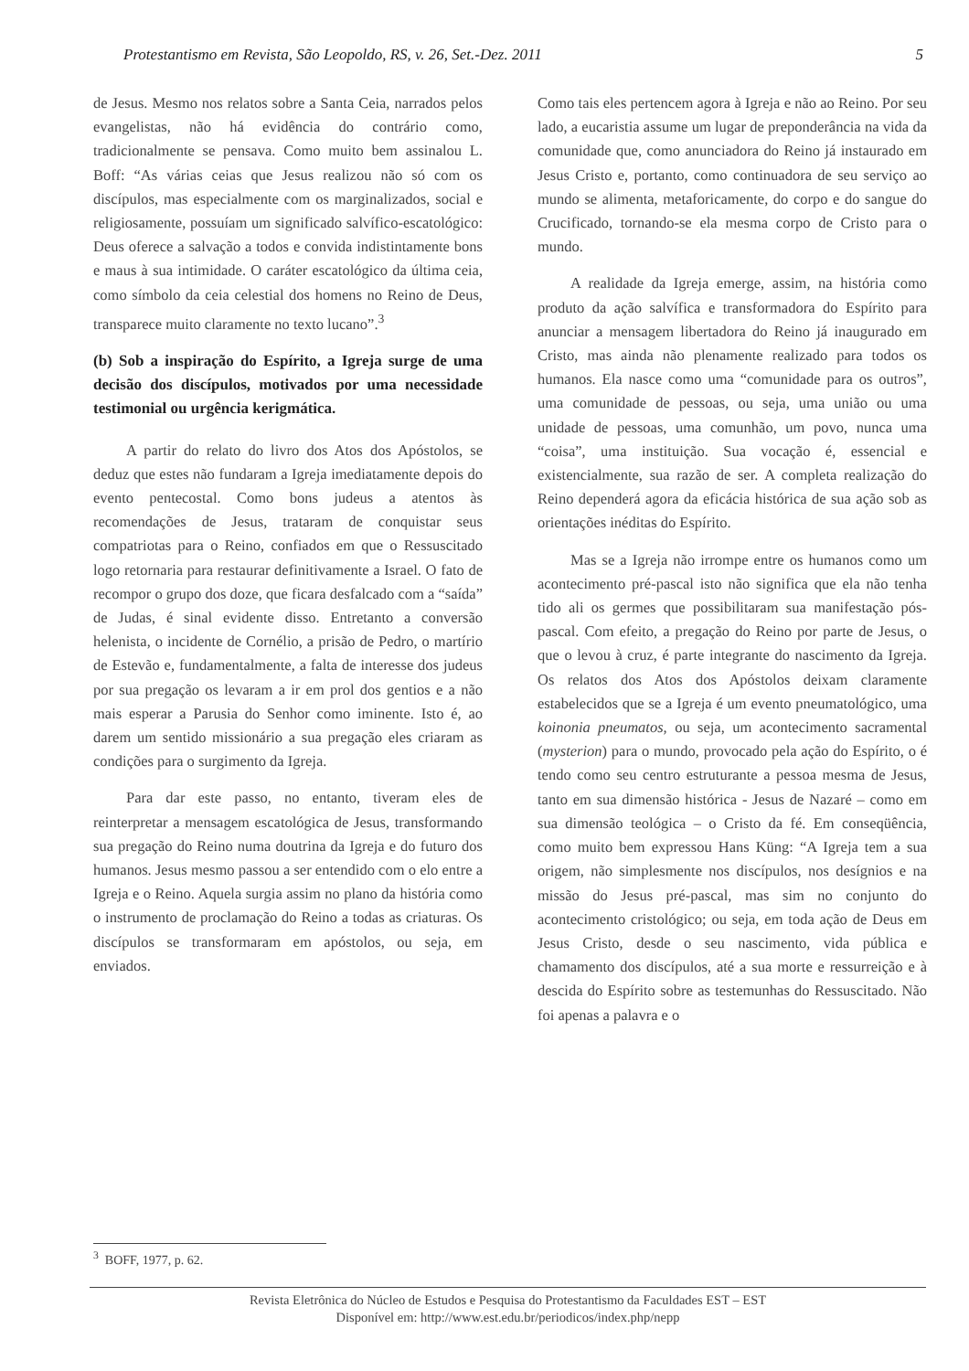Protestantismo em Revista, São Leopoldo, RS, v. 26, Set.-Dez. 2011 5
de Jesus. Mesmo nos relatos sobre a Santa Ceia, narrados pelos evangelistas, não há evidência do contrário como, tradicionalmente se pensava. Como muito bem assinalou L. Boff: “As várias ceias que Jesus realizou não só com os discípulos, mas especialmente com os marginalizados, social e religiosamente, possuíam um significado salvífico-escatológico: Deus oferece a salvação a todos e convida indistintamente bons e maus à sua intimidade. O caráter escatológico da última ceia, como símbolo da ceia celestial dos homens no Reino de Deus, transparece muito claramente no texto lucano”.<sup>3</sup>
(b) Sob a inspiração do Espírito, a Igreja surge de uma decisão dos discípulos, motivados por uma necessidade testimonial ou urgência kerigmática.
A partir do relato do livro dos Atos dos Apóstolos, se deduz que estes não fundaram a Igreja imediatamente depois do evento pentecostal. Como bons judeus a atentos às recomendações de Jesus, trataram de conquistar seus compatriotas para o Reino, confiados em que o Ressuscitado logo retornaria para restaurar definitivamente a Israel. O fato de recompor o grupo dos doze, que ficara desfalcado com a “saída” de Judas, é sinal evidente disso. Entretanto a conversão helenista, o incidente de Cornélio, a prisão de Pedro, o martírio de Estevão e, fundamentalmente, a falta de interesse dos judeus por sua pregação os levaram a ir em prol dos gentios e a não mais esperar a Parusia do Senhor como iminente. Isto é, ao darem um sentido missionário a sua pregação eles criaram as condições para o surgimento da Igreja.
Para dar este passo, no entanto, tiveram eles de reinterpretar a mensagem escatológica de Jesus, transformando sua pregação do Reino numa doutrina da Igreja e do futuro dos humanos. Jesus mesmo passou a ser entendido com o elo entre a Igreja e o Reino. Aquela surgia assim no plano da história como o instrumento de proclamação do Reino a todas as criaturas. Os discípulos se transformaram em apóstolos, ou seja, em enviados.
Como tais eles pertencem agora à Igreja e não ao Reino. Por seu lado, a eucaristia assume um lugar de preponderância na vida da comunidade que, como anunciadora do Reino já instaurado em Jesus Cristo e, portanto, como continuadora de seu serviço ao mundo se alimenta, metaforicamente, do corpo e do sangue do Crucificado, tornando-se ela mesma corpo de Cristo para o mundo.
A realidade da Igreja emerge, assim, na história como produto da ação salvífica e transformadora do Espírito para anunciar a mensagem libertadora do Reino já inaugurado em Cristo, mas ainda não plenamente realizado para todos os humanos. Ela nasce como uma “comunidade para os outros”, uma comunidade de pessoas, ou seja, uma união ou uma unidade de pessoas, uma comunhão, um povo, nunca uma “coisa”, uma instituição. Sua vocação é, essencial e existencialmente, sua razão de ser. A completa realização do Reino dependerá agora da eficácia histórica de sua ação sob as orientações inéditas do Espírito.
Mas se a Igreja não irrompe entre os humanos como um acontecimento pré-pascal isto não significa que ela não tenha tido ali os germes que possibilitaram sua manifestação pós-pascal. Com efeito, a pregação do Reino por parte de Jesus, o que o levou à cruz, é parte integrante do nascimento da Igreja. Os relatos dos Atos dos Apóstolos deixam claramente estabelecidos que se a Igreja é um evento pneumatológico, uma koinonia pneumatos, ou seja, um acontecimento sacramental (mysterion) para o mundo, provocado pela ação do Espírito, o é tendo como seu centro estruturante a pessoa mesma de Jesus, tanto em sua dimensão histórica - Jesus de Nazaré – como em sua dimensão teológica – o Cristo da fé. Em conseqüência, como muito bem expressou Hans Küng: “A Igreja tem a sua origem, não simplesmente nos discípulos, nos desígnios e na missão do Jesus pré-pascal, mas sim no conjunto do acontecimento cristológico; ou seja, em toda ação de Deus em Jesus Cristo, desde o seu nascimento, vida pública e chamamento dos discípulos, até a sua morte e ressurreição e à descida do Espírito sobre as testemunhas do Ressuscitado. Não foi apenas a palavra e o
<sup>3</sup> BOFF, 1977, p. 62.
Revista Eletrônica do Núcleo de Estudos e Pesquisa do Protestantismo da Faculdades EST – EST
Disponível em: http://www.est.edu.br/periodicos/index.php/nepp